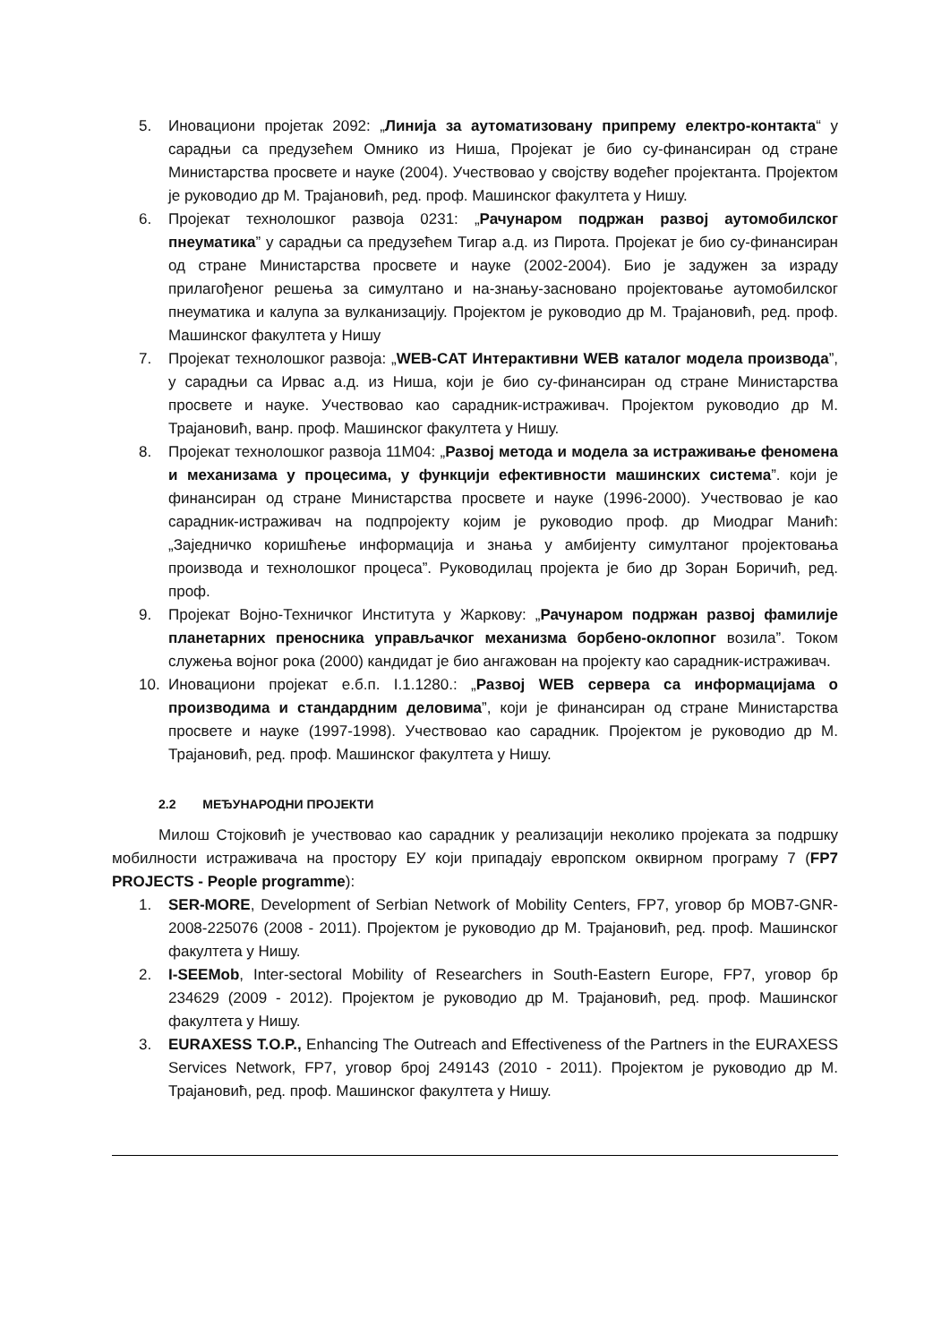5. Иновациони пројетак 2092: „Линија за аутоматизовану припрему електро-контакта“ у сарадњи са предузећем Омнико из Ниша, Пројекат је био су-финансиран од стране Министарства просвете и науке (2004). Учествовао у својству водећег пројектанта. Пројектом је руководио др М. Трајановић, ред. проф. Машинског факултета у Нишу.
6. Пројекат технолошког развоја 0231: „Рачунаром подржан развој аутомобилског пнеуматика” у сарадњи са предузећем Тигар а.д. из Пирота. Пројекат је био су-финансиран од стране Министарства просвете и науке (2002-2004). Био је задужен за израду прилагођеног решења за симултано и на-знању-засновано пројектовање аутомобилског пнеуматика и калупа за вулканизацију. Пројектом је руководио др М. Трајановић, ред. проф. Машинског факултета у Нишу
7. Пројекат технолошког развоја: „WEB-CAT Интерактивни WEB каталог модела производа”, у сарадњи са Ирвас а.д. из Ниша, који је био су-финансиран од стране Министарства просвете и науке. Учествовао као сарадник-истраживач. Пројектом руководио др М. Трајановић, ванр. проф. Машинског факултета у Нишу.
8. Пројекат технолошког развоја 11М04: „Развој метода и модела за истраживање феномена и механизама у процесима, у функцији ефективности машинских система”. који је финансиран од стране Министарства просвете и науке (1996-2000). Учествовао је као сарадник-истраживач на подпројекту којим је руководио проф. др Миодраг Манић: „Заједничко коришћење информација и знања у амбијенту симултаног пројектовања производа и технолошког процеса”. Руководилац пројекта је био др Зоран Боричић, ред. проф.
9. Пројекат Војно-Техничког Института у Жаркову: „Рачунаром подржан развој фамилије планетарних преносника управљачког механизма борбено-оклопног возила”. Током служења војног рока (2000) кандидат је био ангажован на пројекту као сарадник-истраживач.
10. Иновациони пројекат е.б.п. I.1.1280.: „Развој WEB сервера са информацијама о производима и стандардним деловима”, који је финансиран од стране Министарства просвете и науке (1997-1998). Учествовао као сарадник. Пројектом је руководио др М. Трајановић, ред. проф. Машинског факултета у Нишу.
2.2 МЕЂУНАРОДНИ ПРОЈЕКТИ
Милош Стојковић је учествовао као сарадник у реализацији неколико пројеката за подршку мобилности истраживача на простору ЕУ који припадају европском оквирном програму 7 (FP7 PROJECTS - People programme):
1. SER-MORE, Development of Serbian Network of Mobility Centers, FP7, уговор бр MOB7-GNR-2008-225076 (2008 - 2011). Пројектом је руководио др М. Трајановић, ред. проф. Машинског факултета у Нишу.
2. I-SEEMob, Inter-sectoral Mobility of Researchers in South-Eastern Europe, FP7, уговор бр 234629 (2009 - 2012). Пројектом је руководио др М. Трајановић, ред. проф. Машинског факултета у Нишу.
3. EURAXESS T.O.P., Enhancing The Outreach and Effectiveness of the Partners in the EURAXESS Services Network, FP7, уговор број 249143 (2010 - 2011). Пројектом је руководио др М. Трајановић, ред. проф. Машинског факултета у Нишу.